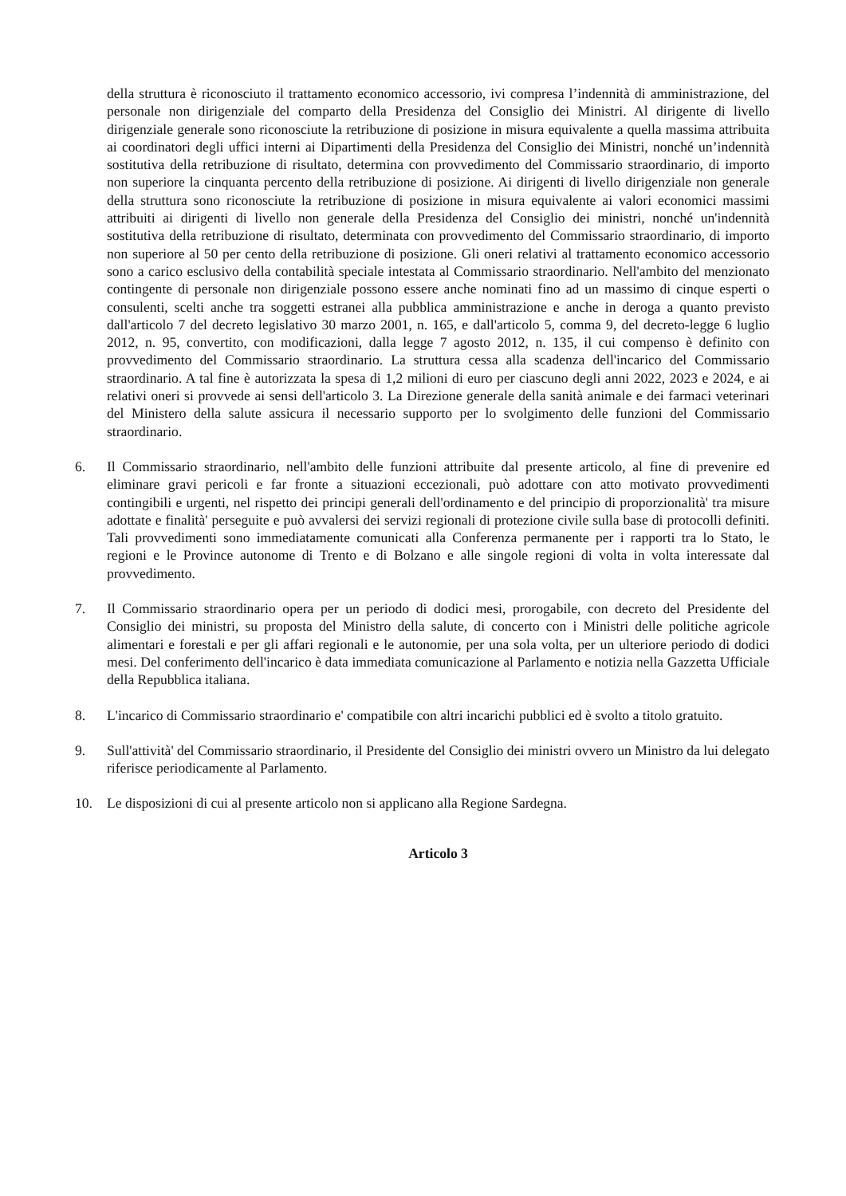della struttura è riconosciuto il trattamento economico accessorio, ivi compresa l’indennità di amministrazione, del personale non dirigenziale del comparto della Presidenza del Consiglio dei Ministri. Al dirigente di livello dirigenziale generale sono riconosciute la retribuzione di posizione in misura equivalente a quella massima attribuita ai coordinatori degli uffici interni ai Dipartimenti della Presidenza del Consiglio dei Ministri, nonché un’indennità sostitutiva della retribuzione di risultato, determina con provvedimento del Commissario straordinario, di importo non superiore la cinquanta percento della retribuzione di posizione. Ai dirigenti di livello dirigenziale non generale della struttura sono riconosciute la retribuzione di posizione in misura equivalente ai valori economici massimi attribuiti ai dirigenti di livello non generale della Presidenza del Consiglio dei ministri, nonché un'indennità sostitutiva della retribuzione di risultato, determinata con provvedimento del Commissario straordinario, di importo non superiore al 50 per cento della retribuzione di posizione. Gli oneri relativi al trattamento economico accessorio sono a carico esclusivo della contabilità speciale intestata al Commissario straordinario. Nell'ambito del menzionato contingente di personale non dirigenziale possono essere anche nominati fino ad un massimo di cinque esperti o consulenti, scelti anche tra soggetti estranei alla pubblica amministrazione e anche in deroga a quanto previsto dall'articolo 7 del decreto legislativo 30 marzo 2001, n. 165, e dall'articolo 5, comma 9, del decreto-legge 6 luglio 2012, n. 95, convertito, con modificazioni, dalla legge 7 agosto 2012, n. 135, il cui compenso è definito con provvedimento del Commissario straordinario. La struttura cessa alla scadenza dell'incarico del Commissario straordinario. A tal fine è autorizzata la spesa di 1,2 milioni di euro per ciascuno degli anni 2022, 2023 e 2024, e ai relativi oneri si provvede ai sensi dell'articolo 3. La Direzione generale della sanità animale e dei farmaci veterinari del Ministero della salute assicura il necessario supporto per lo svolgimento delle funzioni del Commissario straordinario.
6. Il Commissario straordinario, nell'ambito delle funzioni attribuite dal presente articolo, al fine di prevenire ed eliminare gravi pericoli e far fronte a situazioni eccezionali, può adottare con atto motivato provvedimenti contingibili e urgenti, nel rispetto dei principi generali dell'ordinamento e del principio di proporzionalità' tra misure adottate e finalità' perseguite e può avvalersi dei servizi regionali di protezione civile sulla base di protocolli definiti. Tali provvedimenti sono immediatamente comunicati alla Conferenza permanente per i rapporti tra lo Stato, le regioni e le Province autonome di Trento e di Bolzano e alle singole regioni di volta in volta interessate dal provvedimento.
7. Il Commissario straordinario opera per un periodo di dodici mesi, prorogabile, con decreto del Presidente del Consiglio dei ministri, su proposta del Ministro della salute, di concerto con i Ministri delle politiche agricole alimentari e forestali e per gli affari regionali e le autonomie, per una sola volta, per un ulteriore periodo di dodici mesi. Del conferimento dell'incarico è data immediata comunicazione al Parlamento e notizia nella Gazzetta Ufficiale della Repubblica italiana.
8. L'incarico di Commissario straordinario e' compatibile con altri incarichi pubblici ed è svolto a titolo gratuito.
9. Sull'attività' del Commissario straordinario, il Presidente del Consiglio dei ministri ovvero un Ministro da lui delegato riferisce periodicamente al Parlamento.
10. Le disposizioni di cui al presente articolo non si applicano alla Regione Sardegna.
Articolo 3